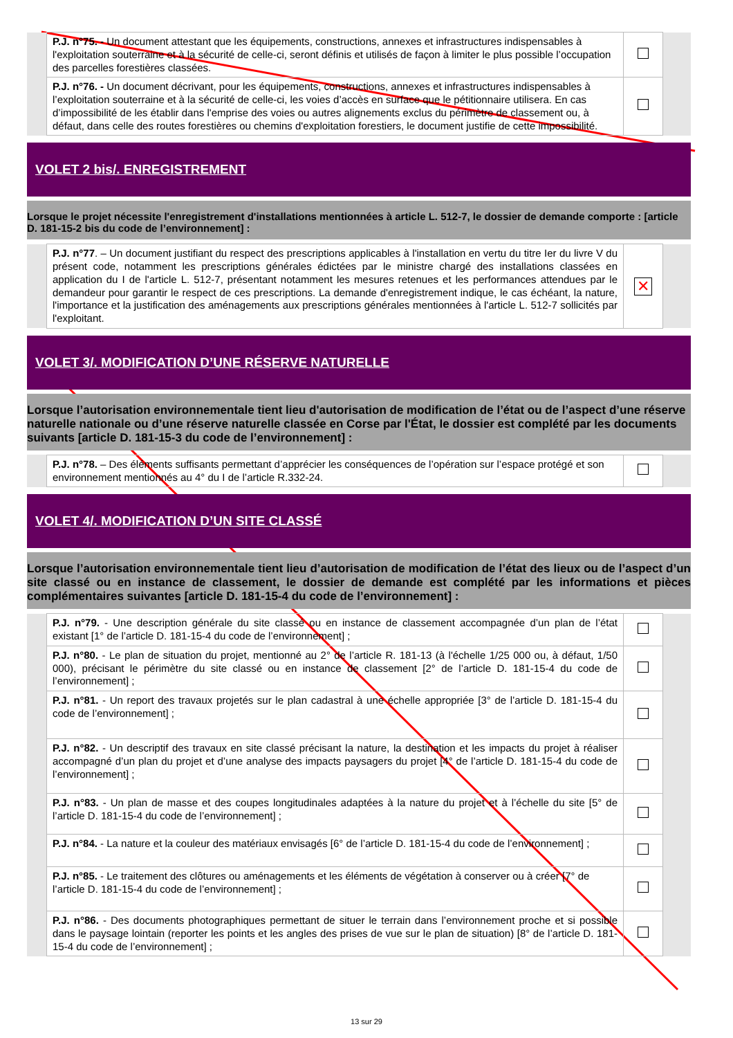| | P.J. n°75. - Un document attestant que les équipements, constructions, annexes et infrastructures indispensables à l'exploitation souterraine et à la sécurité de celle-ci, seront définis et utilisés de façon à limiter le plus possible l’occupation des parcelles forestières classées. | | |
| | P.J. n°76. - Un document décrivant, pour les équipements, constructions, annexes et infrastructures indispensables à l’exploitation souterraine et à la sécurité de celle-ci, les voies d’accès en surface que le pétitionnaire utilisera. En cas d’impossibilité de les établir dans l'emprise des voies ou autres alignements exclus du périmètre de classement ou, à défaut, dans celle des routes forestières ou chemins d'exploitation forestiers, le document justifie de cette impossibilité. | | |
VOLET 2 bis/. ENREGISTREMENT
Lorsque le projet nécessite l'enregistrement d'installations mentionnées à article L. 512-7, le dossier de demande comporte : [article D. 181-15-2 bis du code de l’environnement] :
| | P.J. n°77 . – Un document justifiant du respect des prescriptions applicables à l'installation en vertu du titre Ier du livre V du présent code, notamment les prescriptions générales édictées par le ministre chargé des installations classées en application du I de l'article L. 512-7, présentant notamment les mesures retenues et les performances attendues par le demandeur pour garantir le respect de ces prescriptions. La demande d'enregistrement indique, le cas échéant, la nature, l'importance et la justification des aménagements aux prescriptions générales mentionnées à l'article L. 512-7 sollicités par l'exploitant. | ✕ | |
VOLET 3/. MODIFICATION D’UNE RÉSERVE NATURELLE
Lorsque l’autorisation environnementale tient lieu d'autorisation de modification de l’état ou de l’aspect d’une réserve naturelle nationale ou d’une réserve naturelle classée en Corse par l'État, le dossier est complété par les documents suivants [article D. 181-15-3 du code de l’environnement] :
| | P.J. n°78. – Des éléments suffisants permettant d’apprécier les conséquences de l’opération sur l’espace protégé et son environnement mentionnés au 4° du I de l’article R.332-24. | | |
VOLET 4/. MODIFICATION D’UN SITE CLASSÉ
Lorsque l’autorisation environnementale tient lieu d’autorisation de modification de l’état des lieux ou de l’aspect d’un site classé ou en instance de classement, le dossier de demande est complété par les informations et pièces complémentaires suivantes [article D. 181-15-4 du code de l’environnement] :
| | P.J. n°79. - Une description générale du site classé ou en instance de classement accompagnée d’un plan de l’état existant [1° de l’article D. 181-15-4 du code de l’environnement] ; | | |
| | P.J. n°80. - Le plan de situation du projet, mentionné au 2° de l’article R. 181-13 (à l'échelle 1/25 000 ou, à défaut, 1/50 000), précisant le périmètre du site classé ou en instance de classement [2° de l’article D. 181-15-4 du code de l’environnement] ; | | |
| | P.J. n°81. - Un report des travaux projetés sur le plan cadastral à une échelle appropriée [3° de l’article D. 181-15-4 du code de l’environnement] ; | | |
| | P.J. n°82. - Un descriptif des travaux en site classé précisant la nature, la destination et les impacts du projet à réaliser accompagné d’un plan du projet et d’une analyse des impacts paysagers du projet [4° de l’article D. 181-15-4 du code de l’environnement] ; | | |
| | P.J. n°83. - Un plan de masse et des coupes longitudinales adaptées à la nature du projet et à l’échelle du site [5° de l’article D. 181-15-4 du code de l’environnement] ; | | |
| | P.J. n°84. - La nature et la couleur des matériaux envisagés [6° de l’article D. 181-15-4 du code de l’environnement] ; | | |
| | P.J. n°85. - Le traitement des clôtures ou aménagements et les éléments de végétation à conserver ou à créer [7° de l’article D. 181-15-4 du code de l’environnement] ; | | |
| | P.J. n°86. - Des documents photographiques permettant de situer le terrain dans l’environnement proche et si possible dans le paysage lointain (reporter les points et les angles des prises de vue sur le plan de situation) [8° de l’article D. 181-15-4 du code de l’environnement] ; | | |
13 sur 29